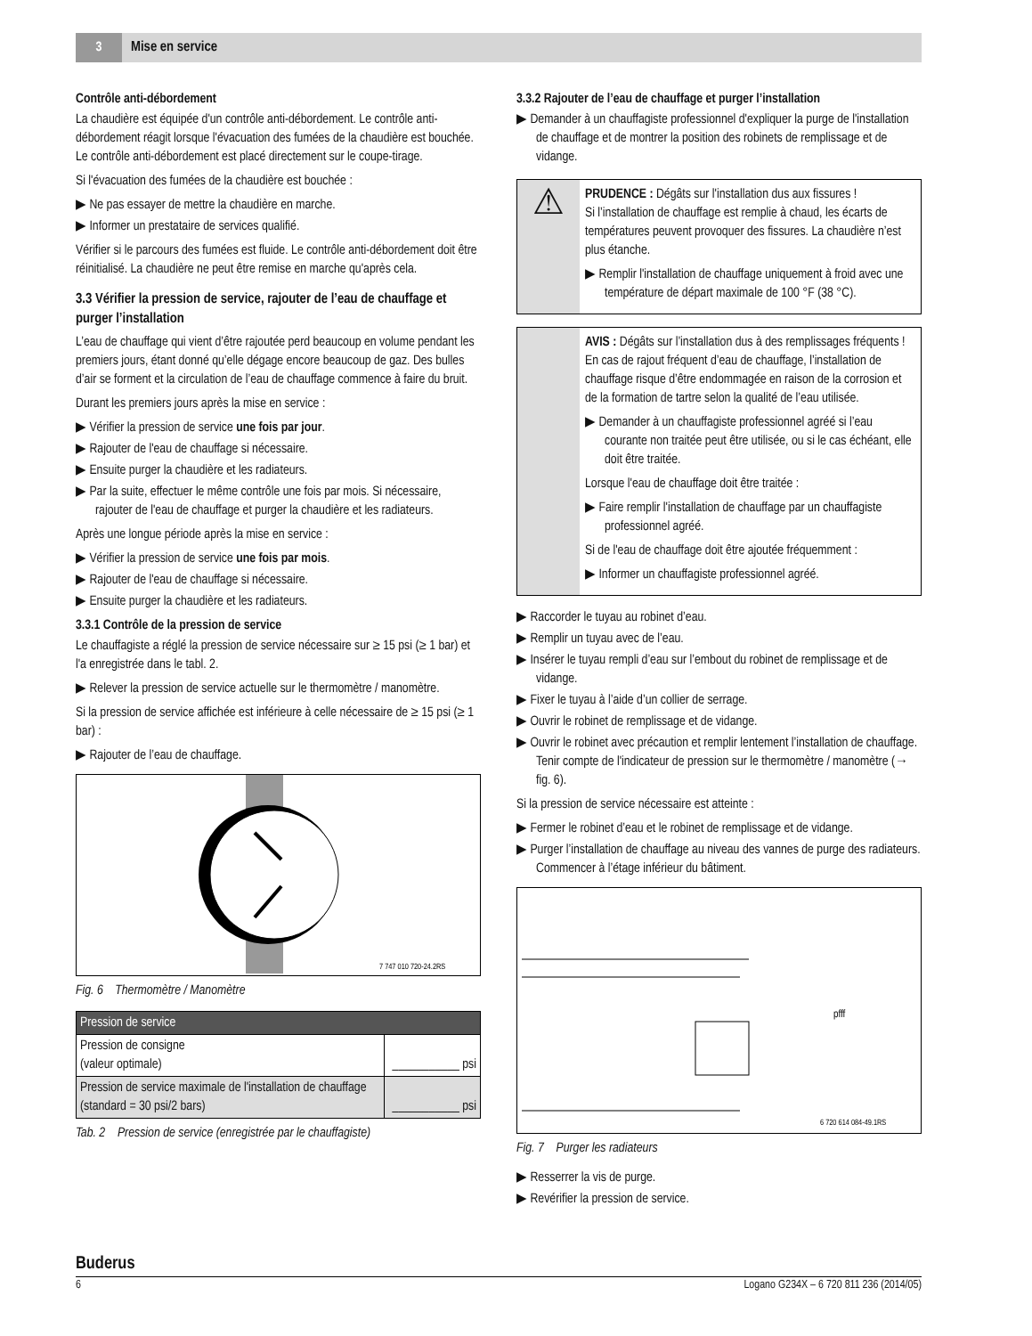3 Mise en service
Contrôle anti-débordement
La chaudière est équipée d'un contrôle anti-débordement. Le contrôle anti-débordement réagit lorsque l'évacuation des fumées de la chaudière est bouchée. Le contrôle anti-débordement est placé directement sur le coupe-tirage.
Si l'évacuation des fumées de la chaudière est bouchée :
▶ Ne pas essayer de mettre la chaudière en marche.
▶ Informer un prestataire de services qualifié.
Vérifier si le parcours des fumées est fluide. Le contrôle anti-débordement doit être réinitialisé. La chaudière ne peut être remise en marche qu'après cela.
3.3 Vérifier la pression de service, rajouter de l’eau de chauffage et purger l’installation
L’eau de chauffage qui vient d’être rajoutée perd beaucoup en volume pendant les premiers jours, étant donné qu’elle dégage encore beaucoup de gaz. Des bulles d’air se forment et la circulation de l’eau de chauffage commence à faire du bruit.
Durant les premiers jours après la mise en service :
▶ Vérifier la pression de service une fois par jour.
▶ Rajouter de l'eau de chauffage si nécessaire.
▶ Ensuite purger la chaudière et les radiateurs.
▶ Par la suite, effectuer le même contrôle une fois par mois. Si nécessaire, rajouter de l'eau de chauffage et purger la chaudière et les radiateurs.
Après une longue période après la mise en service :
▶ Vérifier la pression de service une fois par mois.
▶ Rajouter de l'eau de chauffage si nécessaire.
▶ Ensuite purger la chaudière et les radiateurs.
3.3.1 Contrôle de la pression de service
Le chauffagiste a réglé la pression de service nécessaire sur ≥ 15 psi (≥ 1 bar) et l'a enregistrée dans le tabl. 2.
▶ Relever la pression de service actuelle sur le thermomètre / manomètre.
Si la pression de service affichée est inférieure à celle nécessaire de ≥ 15 psi (≥ 1 bar) :
▶ Rajouter de l’eau de chauffage.
7 747 010 720-24.2RS
Fig. 6 Thermomètre / Manomètre
| Pression de service | |
| --- | --- |
| Pression de consigne (valeur optimale) | ___________ psi |
| Pression de service maximale de l'installation de chauffage (standard = 30 psi/2 bars) | ___________ psi |
Tab. 2 Pression de service (enregistrée par le chauffagiste)
3.3.2 Rajouter de l’eau de chauffage et purger l’installation
▶ Demander à un chauffagiste professionnel d'expliquer la purge de l'installation de chauffage et de montrer la position des robinets de remplissage et de vidange.
⚠
PRUDENCE : Dégâts sur l'installation dus aux fissures !
Si l’installation de chauffage est remplie à chaud, les écarts de températures peuvent provoquer des fissures. La chaudière n’est plus étanche.
▶ Remplir l'installation de chauffage uniquement à froid avec une température de départ maximale de 100 °F (38 °C).
AVIS : Dégâts sur l’installation dus à des remplissages fréquents !
En cas de rajout fréquent d’eau de chauffage, l’installation de chauffage risque d’être endommagée en raison de la corrosion et de la formation de tartre selon la qualité de l’eau utilisée.
▶ Demander à un chauffagiste professionnel agréé si l’eau courante non traitée peut être utilisée, ou si le cas échéant, elle doit être traitée.
Lorsque l'eau de chauffage doit être traitée :
▶ Faire remplir l'installation de chauffage par un chauffagiste professionnel agréé.
Si de l'eau de chauffage doit être ajoutée fréquemment :
▶ Informer un chauffagiste professionnel agréé.
▶ Raccorder le tuyau au robinet d’eau.
▶ Remplir un tuyau avec de l’eau.
▶ Insérer le tuyau rempli d’eau sur l’embout du robinet de remplissage et de vidange.
▶ Fixer le tuyau à l’aide d’un collier de serrage.
▶ Ouvrir le robinet de remplissage et de vidange.
▶ Ouvrir le robinet avec précaution et remplir lentement l’installation de chauffage. Tenir compte de l'indicateur de pression sur le thermomètre / manomètre (→ fig. 6).
Si la pression de service nécessaire est atteinte :
▶ Fermer le robinet d’eau et le robinet de remplissage et de vidange.
▶ Purger l’installation de chauffage au niveau des vannes de purge des radiateurs. Commencer à l’étage inférieur du bâtiment.
pfff
6 720 614 084-49.1RS
Fig. 7 Purger les radiateurs
▶ Resserrer la vis de purge.
▶ Revérifier la pression de service.
Buderus
6 Logano G234X – 6 720 811 236 (2014/05)